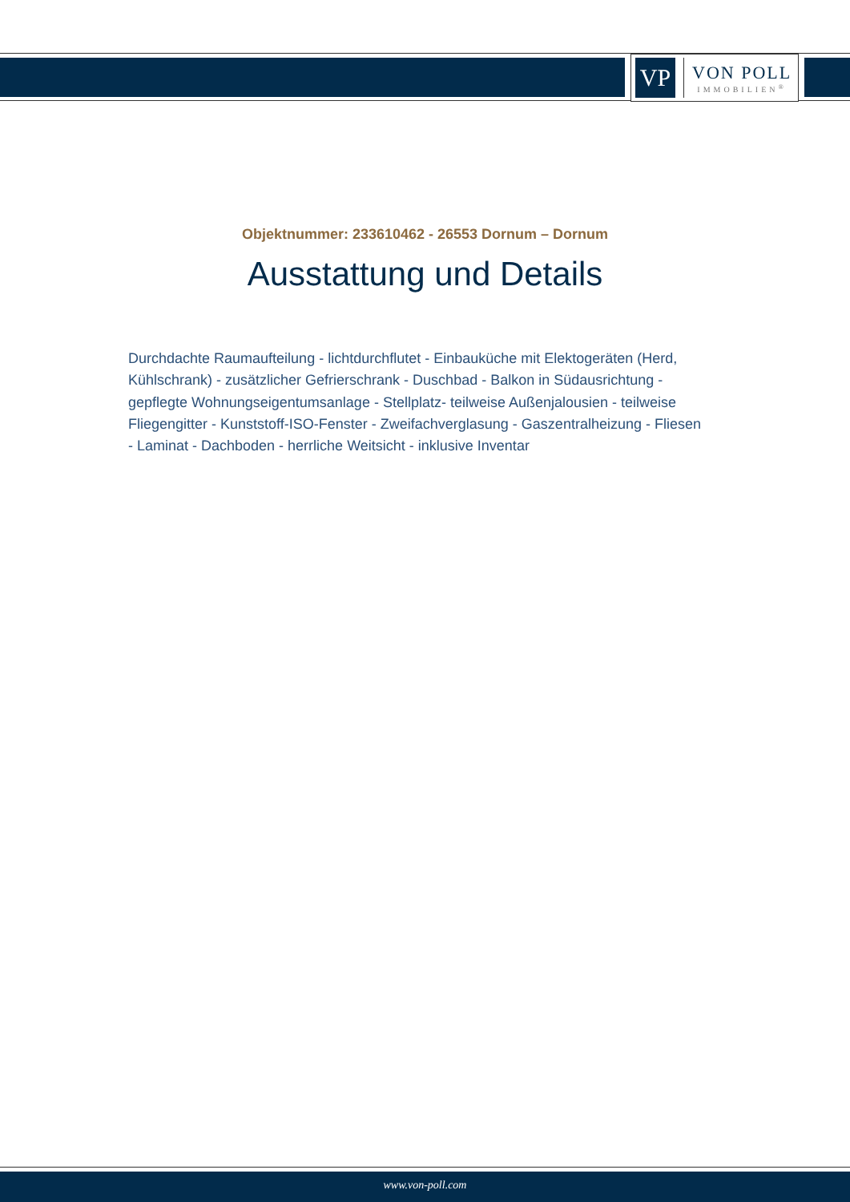VP
VON POLL
IMMOBILIEN<sup>®</sup>
Objektnummer: 233610462 - 26553 Dornum – Dornum
Ausstattung und Details
Durchdachte Raumaufteilung - lichtdurchflutet - Einbauküche mit Elektogeräten (Herd, Kühlschrank) - zusätzlicher Gefrierschrank - Duschbad - Balkon in Südausrichtung - gepflegte Wohnungseigentumsanlage - Stellplatz- teilweise Außenjalousien - teilweise Fliegengitter - Kunststoff-ISO-Fenster - Zweifachverglasung - Gaszentralheizung - Fliesen - Laminat - Dachboden - herrliche Weitsicht - inklusive Inventar
www.von-poll.com